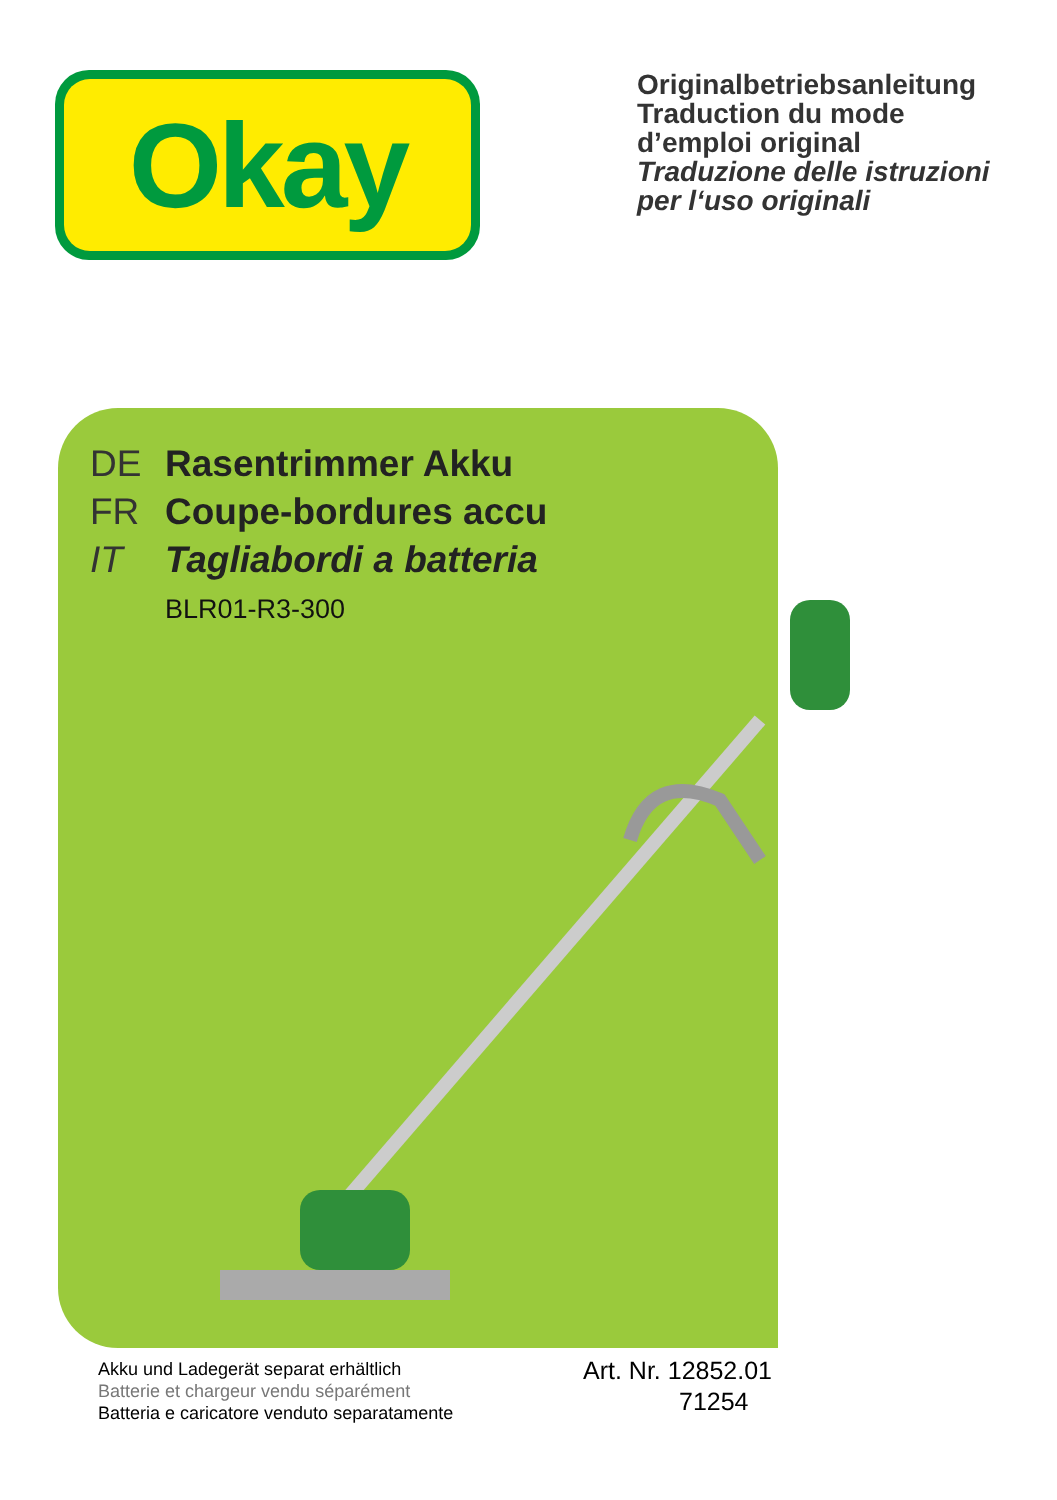Okay
Originalbetriebsanleitung
Traduction du mode
d’emploi original
Traduzione delle istruzioni
per l‘uso originali
DE Rasentrimmer Akku
FR Coupe-bordures accu
IT Tagliabordi a batteria
BLR01-R3-300
Akku und Ladegerät separat erhältlich
Batterie et chargeur vendu séparément
Batteria e caricatore venduto separatamente
Art. Nr. 12852.01
71254